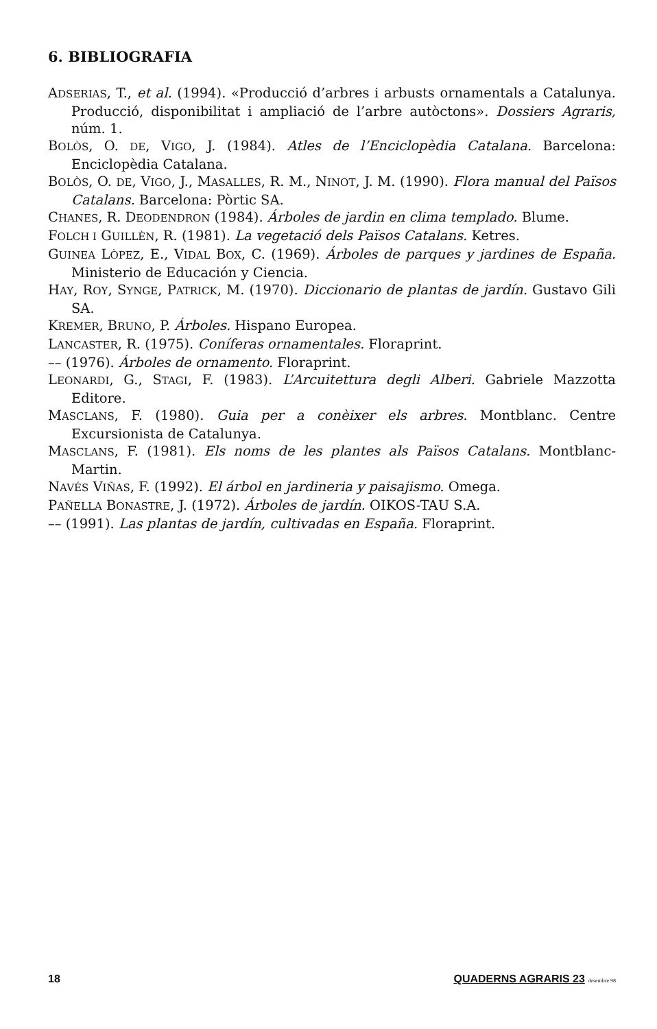6. BIBLIOGRAFIA
ADSERIAS, T., et al. (1994). «Producció d’arbres i arbusts ornamentals a Catalunya. Producció, disponibilitat i ampliació de l’arbre autòctons». Dossiers Agraris, núm. 1.
BOLÒS, O. DE, VIGO, J. (1984). Atles de l’Enciclopèdia Catalana. Barcelona: Enciclopèdia Catalana.
BOLÒS, O. DE, VIGO, J., MASALLES, R. M., NINOT, J. M. (1990). Flora manual del Països Catalans. Barcelona: Pòrtic SA.
CHANES, R. DEODENDRON (1984). Árboles de jardin en clima templado. Blume.
FOLCH I GUILLÈN, R. (1981). La vegetació dels Països Catalans. Ketres.
GUINEA LÒPEZ, E., VIDAL BOX, C. (1969). Árboles de parques y jardines de España. Ministerio de Educación y Ciencia.
HAY, ROY, SYNGE, PATRICK, M. (1970). Diccionario de plantas de jardín. Gustavo Gili SA.
KREMER, BRUNO, P. Árboles. Hispano Europea.
LANCASTER, R. (1975). Coníferas ornamentales. Floraprint.
–– (1976). Árboles de ornamento. Floraprint.
LEONARDI, G., STAGI, F. (1983). L’Arcuitettura degli Alberi. Gabriele Mazzotta Editore.
MASCLANS, F. (1980). Guia per a conèixer els arbres. Montblanc. Centre Excursionista de Catalunya.
MASCLANS, F. (1981). Els noms de les plantes als Països Catalans. Montblanc-Martin.
NAVÉS VIÑAS, F. (1992). El árbol en jardineria y paisajismo. Omega.
PAÑELLA BONASTRE, J. (1972). Árboles de jardín. OIKOS-TAU S.A.
–– (1991). Las plantas de jardín, cultivadas en España. Floraprint.
18 QUADERNS AGRARIS 23 desembre 98